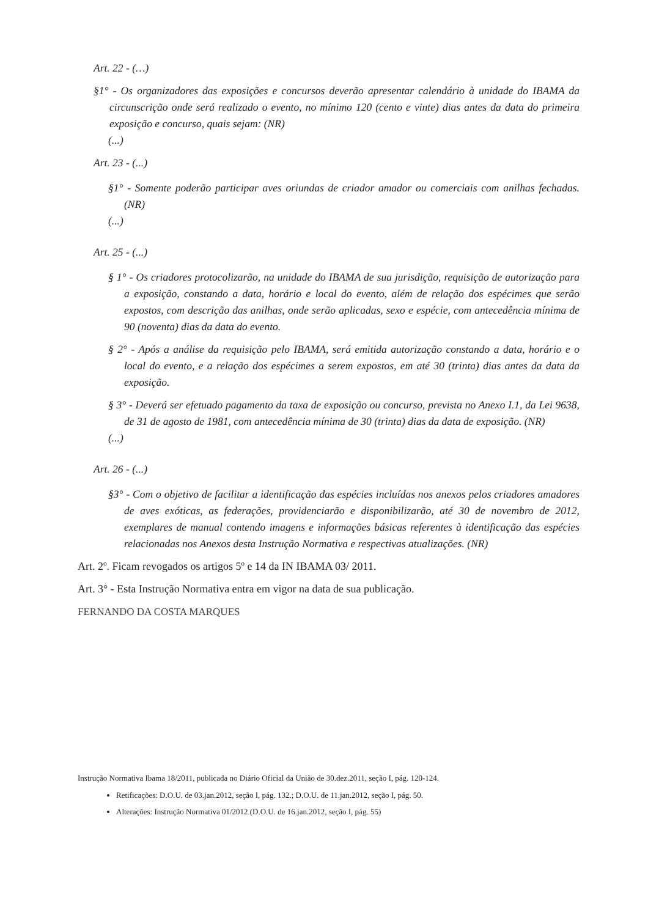Art. 22 - (…)
§1° - Os organizadores das exposições e concursos deverão apresentar calendário à unidade do IBAMA da circunscrição onde será realizado o evento, no mínimo 120 (cento e vinte) dias antes da data do primeira exposição e concurso, quais sejam: (NR)
(...)
Art. 23 - (...)
§1° - Somente poderão participar aves oriundas de criador amador ou comerciais com anilhas fechadas. (NR)
(...)
Art. 25 - (...)
§ 1° - Os criadores protocolizarão, na unidade do IBAMA de sua jurisdição, requisição de autorização para a exposição, constando a data, horário e local do evento, além de relação dos espécimes que serão expostos, com descrição das anilhas, onde serão aplicadas, sexo e espécie, com antecedência mínima de 90 (noventa) dias da data do evento.
§ 2° - Após a análise da requisição pelo IBAMA, será emitida autorização constando a data, horário e o local do evento, e a relação dos espécimes a serem expostos, em até 30 (trinta) dias antes da data da exposição.
§ 3° - Deverá ser efetuado pagamento da taxa de exposição ou concurso, prevista no Anexo I.1, da Lei 9638, de 31 de agosto de 1981, com antecedência mínima de 30 (trinta) dias da data de exposição. (NR)
(...)
Art. 26 - (...)
§3° - Com o objetivo de facilitar a identificação das espécies incluídas nos anexos pelos criadores amadores de aves exóticas, as federações, providenciarão e disponibilizarão, até 30 de novembro de 2012, exemplares de manual contendo imagens e informações básicas referentes à identificação das espécies relacionadas nos Anexos desta Instrução Normativa e respectivas atualizações. (NR)
Art. 2º. Ficam revogados os artigos 5º e 14 da IN IBAMA 03/ 2011.
Art. 3° - Esta Instrução Normativa entra em vigor na data de sua publicação.
FERNANDO DA COSTA MARQUES
Instrução Normativa Ibama 18/2011, publicada no Diário Oficial da União de 30.dez.2011, seção I, pág. 120-124.
Retificações: D.O.U. de 03.jan.2012, seção I, pág. 132.; D.O.U. de 11.jan.2012, seção I, pág. 50.
Alterações: Instrução Normativa 01/2012 (D.O.U. de 16.jan.2012, seção I, pág. 55)